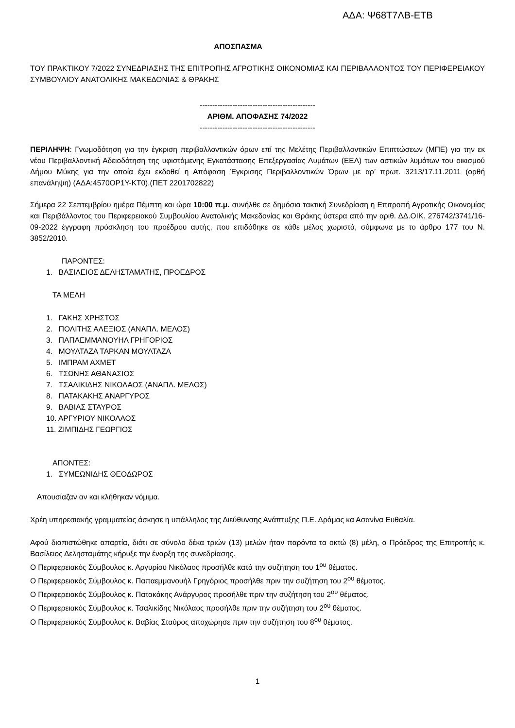ΑΔΑ: Ψ68Τ7ΛΒ-ΕΤΒ
ΑΠΟΣΠΑΣΜΑ
ΤΟΥ ΠΡΑΚΤΙΚΟΥ 7/2022 ΣΥΝΕΔΡΙΑΣΗΣ ΤΗΣ ΕΠΙΤΡΟΠΗΣ ΑΓΡΟΤΙΚΗΣ ΟΙΚΟΝΟΜΙΑΣ ΚΑΙ ΠΕΡΙΒΑΛΛΟΝΤΟΣ ΤΟΥ ΠΕΡΙΦΕΡΕΙΑΚΟΥ ΣΥΜΒΟΥΛΙΟΥ ΑΝΑΤΟΛΙΚΗΣ ΜΑΚΕΔΟΝΙΑΣ & ΘΡΑΚΗΣ
----------------------------------------------
ΑΡΙΘΜ. ΑΠΟΦΑΣΗΣ 74/2022
----------------------------------------------
ΠΕΡΙΛΗΨΗ: Γνωμοδότηση για την έγκριση περιβαλλοντικών όρων επί της Μελέτης Περιβαλλοντικών Επιπτώσεων (ΜΠΕ) για την εκ νέου Περιβαλλοντική Αδειοδότηση της υφιστάμενης Εγκατάστασης Επεξεργασίας Λυμάτων (ΕΕΛ) των αστικών λυμάτων του οικισμού Δήμου Μύκης για την οποία έχει εκδοθεί η Απόφαση Έγκρισης Περιβαλλοντικών Όρων με αρ’ πρωτ. 3213/17.11.2011 (ορθή επανάληψη) (ΑΔΑ:4570ΟΡ1Υ-ΚΤ0).(ΠΕΤ 2201702822)
Σήμερα 22 Σεπτεμβρίου ημέρα Πέμπτη και ώρα 10:00 π.μ. συνήλθε σε δημόσια τακτική Συνεδρίαση η Επιτροπή Αγροτικής Οικονομίας και Περιβάλλοντος του Περιφερειακού Συμβουλίου Ανατολικής Μακεδονίας και Θράκης ύστερα από την αριθ. ΔΔ.ΟΙΚ. 276742/3741/16-09-2022 έγγραφη πρόσκληση του προέδρου αυτής, που επιδόθηκε σε κάθε μέλος χωριστά, σύμφωνα με το άρθρο 177 του Ν. 3852/2010.
ΠΑΡΟΝΤΕΣ:
1. ΒΑΣΙΛΕΙΟΣ ΔΕΛΗΣΤΑΜΑΤΗΣ, ΠΡΟΕΔΡΟΣ
ΤΑ ΜΕΛΗ
1. ΓΑΚΗΣ ΧΡΗΣΤΟΣ
2. ΠΟΛΙΤΗΣ ΑΛΕΞΙΟΣ (ΑΝΑΠΛ. ΜΕΛΟΣ)
3. ΠΑΠΑΕΜΜΑΝΟΥΗΛ ΓΡΗΓΟΡΙΟΣ
4. ΜΟΥΛΤΑΖΑ ΤΑΡΚΑΝ ΜΟΥΛΤΑΖΑ
5. ΙΜΠΡΑΜ ΑΧΜΕΤ
6. ΤΣΩΝΗΣ ΑΘΑΝΑΣΙΟΣ
7. ΤΣΑΛΙΚΙΔΗΣ ΝΙΚΟΛΑΟΣ (ΑΝΑΠΛ. ΜΕΛΟΣ)
8. ΠΑΤΑΚΑΚΗΣ ΑΝΑΡΓΥΡΟΣ
9. ΒΑΒΙΑΣ ΣΤΑΥΡΟΣ
10. ΑΡΓΥΡΙΟΥ ΝΙΚΟΛΑΟΣ
11. ΖΙΜΠΙΔΗΣ ΓΕΩΡΓΙΟΣ
ΑΠΟΝΤΕΣ:
1. ΣΥΜΕΩΝΙΔΗΣ ΘΕΟΔΩΡΟΣ
Απουσίαζαν αν και κλήθηκαν νόμιμα.
Χρέη υπηρεσιακής γραμματείας άσκησε η υπάλληλος της Διεύθυνσης Ανάπτυξης Π.Ε. Δράμας κα Ασανίνα Ευθαλία.
Αφού διαπιστώθηκε απαρτία, διότι σε σύνολο δέκα τριών (13) μελών ήταν παρόντα τα οκτώ (8) μέλη, ο Πρόεδρος της Επιτροπής κ. Βασίλειος Δελησταμάτης κήρυξε την έναρξη της συνεδρίασης.
Ο Περιφερειακός Σύμβουλος κ. Αργυρίου Νικόλαος προσήλθε κατά την συζήτηση του 1<sup>ου</sup> θέματος.
Ο Περιφερειακός Σύμβουλος κ. Παπαεμμανουήλ Γρηγόριος προσήλθε πριν την συζήτηση του 2<sup>ου</sup> θέματος.
Ο Περιφερειακός Σύμβουλος κ. Πατακάκης Ανάργυρος προσήλθε πριν την συζήτηση του 2<sup>ου</sup> θέματος.
Ο Περιφερειακός Σύμβουλος κ. Τσαλικίδης Νικόλαος προσήλθε πριν την συζήτηση του 2<sup>ου</sup> θέματος.
Ο Περιφερειακός Σύμβουλος κ. Βαβίας Σταύρος αποχώρησε πριν την συζήτηση του 8<sup>ου</sup> θέματος.
1